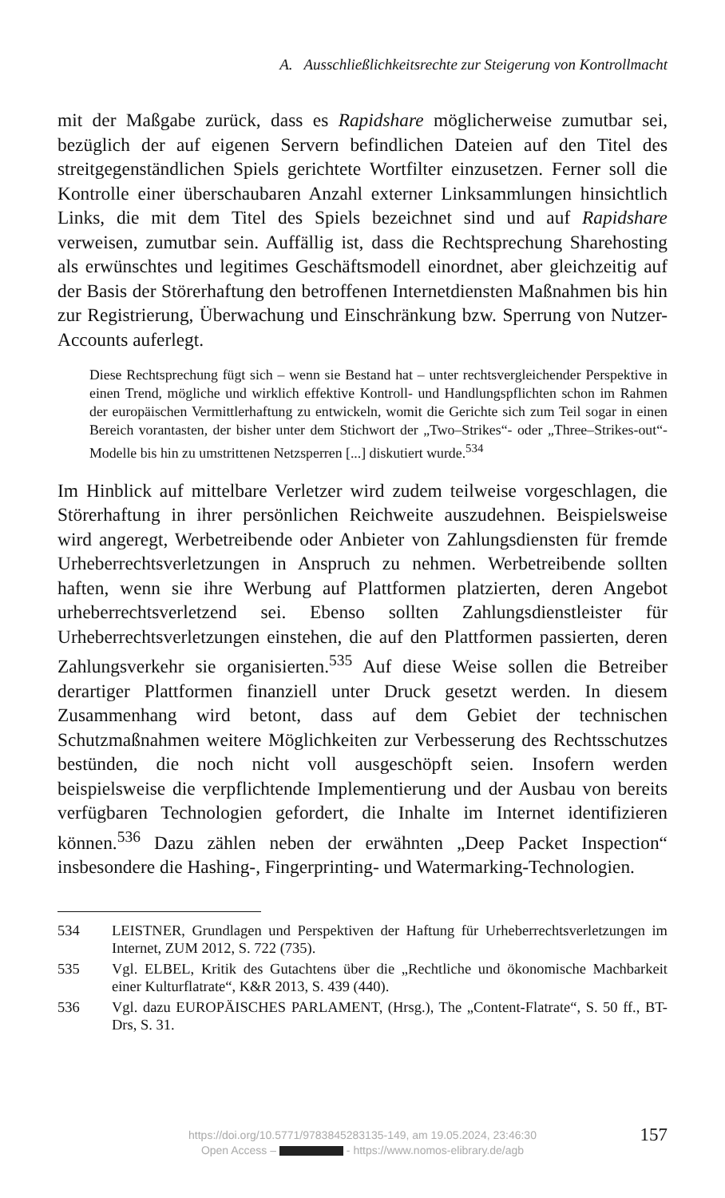A. Ausschließlichkeitsrechte zur Steigerung von Kontrollmacht
mit der Maßgabe zurück, dass es Rapidshare möglicherweise zumutbar sei, bezüglich der auf eigenen Servern befindlichen Dateien auf den Titel des streitgegenständlichen Spiels gerichtete Wortfilter einzusetzen. Ferner soll die Kontrolle einer überschaubaren Anzahl externer Linksammlungen hinsichtlich Links, die mit dem Titel des Spiels bezeichnet sind und auf Rapidshare verweisen, zumutbar sein. Auffällig ist, dass die Rechtsprechung Sharehosting als erwünschtes und legitimes Geschäftsmodell einordnet, aber gleichzeitig auf der Basis der Störerhaftung den betroffenen Internetdiensten Maßnahmen bis hin zur Registrierung, Überwachung und Einschränkung bzw. Sperrung von Nutzer-Accounts auferlegt.
Diese Rechtsprechung fügt sich – wenn sie Bestand hat – unter rechtsvergleichender Perspektive in einen Trend, mögliche und wirklich effektive Kontroll- und Handlungspflichten schon im Rahmen der europäischen Vermittlerhaftung zu entwickeln, womit die Gerichte sich zum Teil sogar in einen Bereich vorantasten, der bisher unter dem Stichwort der „Two–Strikes“- oder „Three–Strikes-out“-Modelle bis hin zu umstrittenen Netzsperren [...] diskutiert wurde.<sup>534</sup>
Im Hinblick auf mittelbare Verletzer wird zudem teilweise vorgeschlagen, die Störerhaftung in ihrer persönlichen Reichweite auszudehnen. Beispielsweise wird angeregt, Werbetreibende oder Anbieter von Zahlungsdiensten für fremde Urheberrechtsverletzungen in Anspruch zu nehmen. Werbetreibende sollten haften, wenn sie ihre Werbung auf Plattformen platzierten, deren Angebot urheberrechtsverletzend sei. Ebenso sollten Zahlungsdienstleister für Urheberrechtsverletzungen einstehen, die auf den Plattformen passierten, deren Zahlungsverkehr sie organisierten.<sup>535</sup> Auf diese Weise sollen die Betreiber derartiger Plattformen finanziell unter Druck gesetzt werden. In diesem Zusammenhang wird betont, dass auf dem Gebiet der technischen Schutzmaßnahmen weitere Möglichkeiten zur Verbesserung des Rechtsschutzes bestünden, die noch nicht voll ausgeschöpft seien. Insofern werden beispielsweise die verpflichtende Implementierung und der Ausbau von bereits verfügbaren Technologien gefordert, die Inhalte im Internet identifizieren können.<sup>536</sup> Dazu zählen neben der erwähnten „Deep Packet Inspection“ insbesondere die Hashing-, Fingerprinting- und Watermarking-Technologien.
534 LEISTNER, Grundlagen und Perspektiven der Haftung für Urheberrechtsverletzungen im Internet, ZUM 2012, S. 722 (735).
535 Vgl. ELBEL, Kritik des Gutachtens über die „Rechtliche und ökonomische Machbarkeit einer Kulturflatrate“, K&R 2013, S. 439 (440).
536 Vgl. dazu EUROPÄISCHES PARLAMENT, (Hrsg.), The „Content-Flatrate“, S. 50 ff., BT-Drs, S. 31.
https://doi.org/10.5771/9783845283135-149, am 19.05.2024, 23:46:30
Open Access – - https://www.nomos-elibrary.de/agb
157